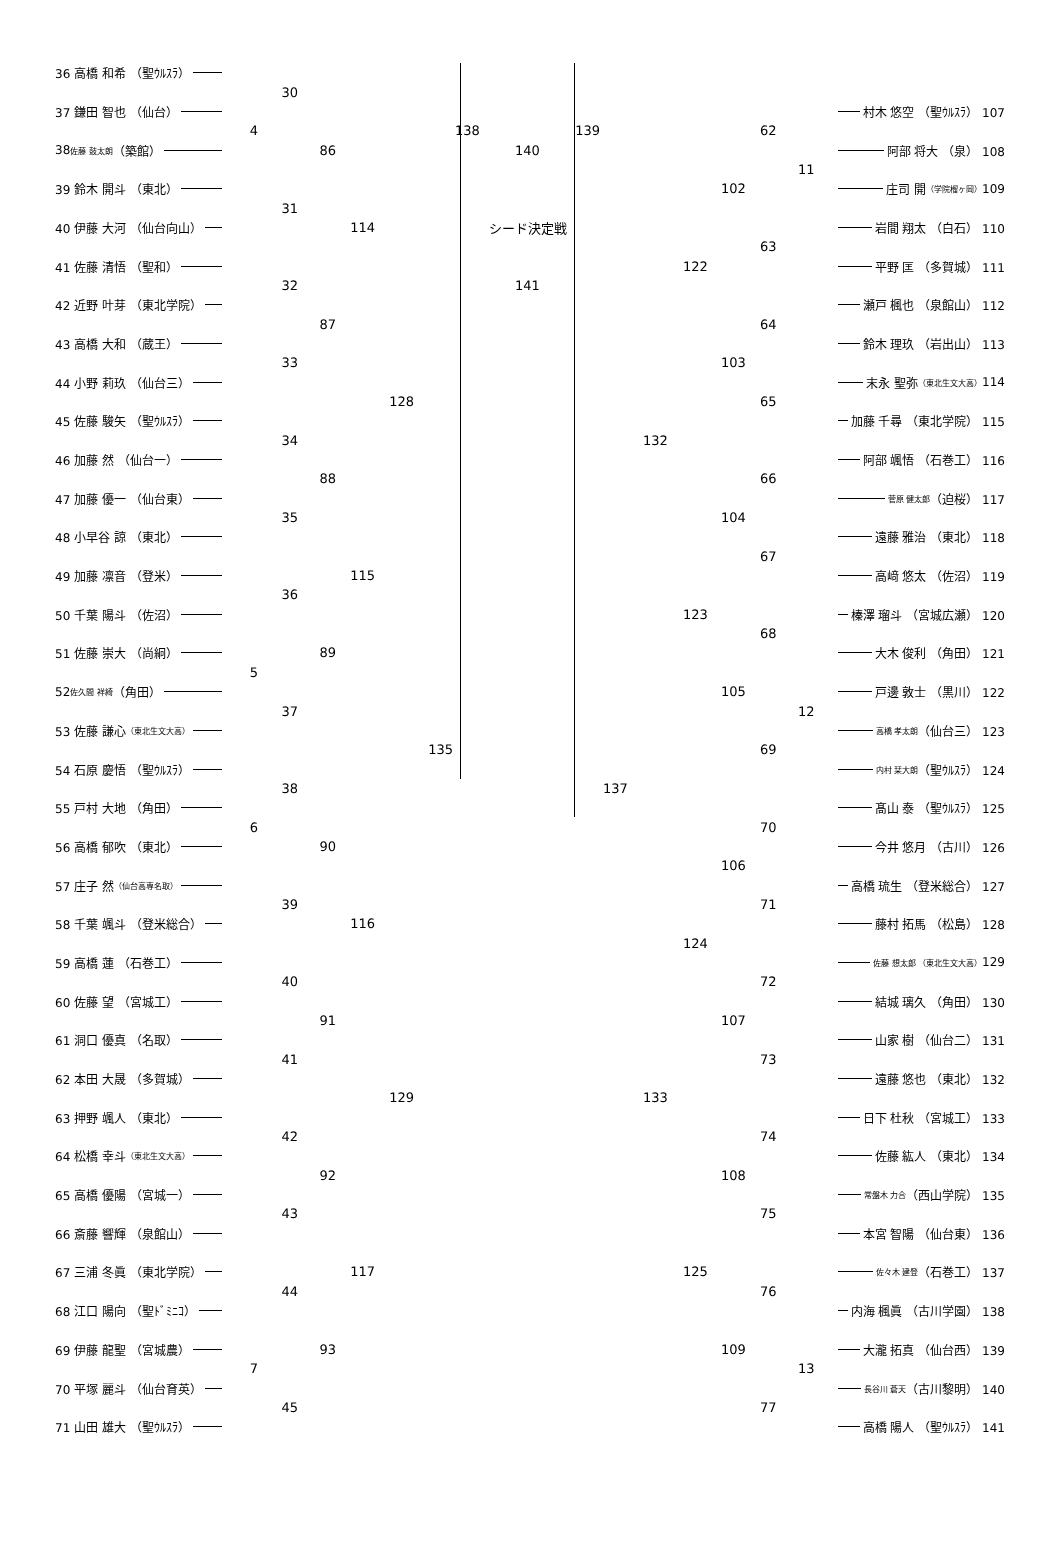138 139
140
シード決定戦
141
36 高橋 和希 （聖ｳﾙｽﾗ）
30
37 鎌田 智也 （仙台）
村木 悠空 （聖ｳﾙｽﾗ） 107
4
62
86
38 佐藤 鼓太朗 （築館）
阿部 将大 （泉） 108
11
102
39 鈴木 開斗 （東北）
庄司 開 （学院榴ヶ岡） 109
31
114
40 伊藤 大河 （仙台向山）
岩間 翔太 （白石） 110
63
122
41 佐藤 清悟 （聖和）
平野 匡 （多賀城） 111
32
42 近野 叶芽 （東北学院）
瀬戸 楓也 （泉館山） 112
87
64
43 高橋 大和 （蔵王）
鈴木 理玖 （岩出山） 113
33
103
44 小野 莉玖 （仙台三）
末永 聖弥 （東北生文大高） 114
128
65
45 佐藤 駿矢 （聖ｳﾙｽﾗ）
加藤 千尋 （東北学院） 115
34
132
46 加藤 然 （仙台一）
阿部 颯悟 （石巻工） 116
88
66
47 加藤 優一 （仙台東）
菅原 健太郎 （迫桜） 117
35
104
48 小早谷 諒 （東北）
遠藤 雅治 （東北） 118
67
115
49 加藤 凛音 （登米）
高﨑 悠太 （佐沼） 119
36
123
50 千葉 陽斗 （佐沼）
榛澤 瑠斗 （宮城広瀬） 120
68
89
51 佐藤 崇大 （尚絅）
大木 俊利 （角田） 121
5
105
52 佐久間 祥綺 （角田）
戸邊 敦士 （黒川） 122
37
12
53 佐藤 謙心 （東北生文大高）
高橋 孝太朗 （仙台三） 123
135
69
54 石原 慶悟 （聖ｳﾙｽﾗ）
内村 栞大朗 （聖ｳﾙｽﾗ） 124
38
137
55 戸村 大地 （角田）
髙山 泰 （聖ｳﾙｽﾗ） 125
6
70
90
56 高橋 郁吹 （東北）
今井 悠月 （古川） 126
106
57 庄子 然 （仙台高専名取）
高橋 琉生 （登米総合） 127
39
71
116
58 千葉 颯斗 （登米総合）
藤村 拓馬 （松島） 128
124
59 高橋 蓮 （石巻工）
佐藤 想太郎 （東北生文大高） 129
40
72
60 佐藤 望 （宮城工）
結城 璃久 （角田） 130
91
107
61 洞口 優真 （名取）
山家 樹 （仙台二） 131
41
73
62 本田 大晟 （多賀城）
遠藤 悠也 （東北） 132
129
133
63 押野 颯人 （東北）
日下 杜秋 （宮城工） 133
42
74
64 松橋 幸斗 （東北生文大高）
佐藤 紘人 （東北） 134
92
108
65 高橋 優陽 （宮城一）
常盤木 力合 （西山学院） 135
43
75
66 斎藤 響輝 （泉館山）
本宮 智陽 （仙台東） 136
117
125
67 三浦 冬眞 （東北学院）
佐々木 建登 （石巻工） 137
44
76
68 江口 陽向 （聖ﾄﾞﾐﾆｺ）
内海 楓眞 （古川学園） 138
93
109
69 伊藤 龍聖 （宮城農）
大瀧 拓真 （仙台西） 139
7
13
70 平塚 麗斗 （仙台育英）
長谷川 蒼天 （古川黎明） 140
45
77
71 山田 雄大 （聖ｳﾙｽﾗ）
高橋 陽人 （聖ｳﾙｽﾗ） 141